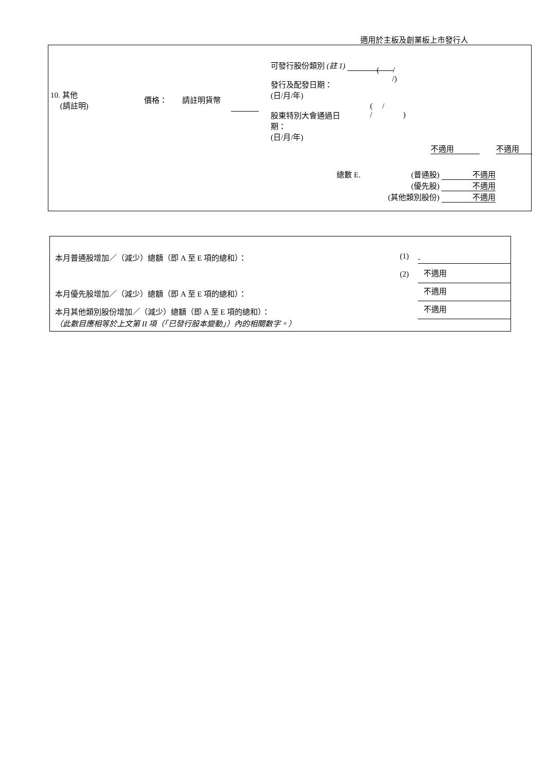適用於主板及創業板上市發行人
10. 其他
(請註明)
價格： 請註明貨幣
可發行股份類別 (註 1)
( /
/)
發行及配發日期：
(日/月/年)
股東特別大會通過日
期：
(日/月/年)
( /
/ )
不適用 不適用
總數 E.
(普通股) 不適用
(優先股) 不適用
(其他類別股份) 不適用
本月普通股增加／（減少）總額（即 A 至 E 項的總和）： (1) -
(2) 不適用
本月優先股增加／（減少）總額（即 A 至 E 項的總和）： 不適用
本月其他類別股份增加／（減少）總額（即 A 至 E 項的總和）： 不適用
（此數目應相等於上文第 II 項（「已發行股本變動」）內的相關數字。）